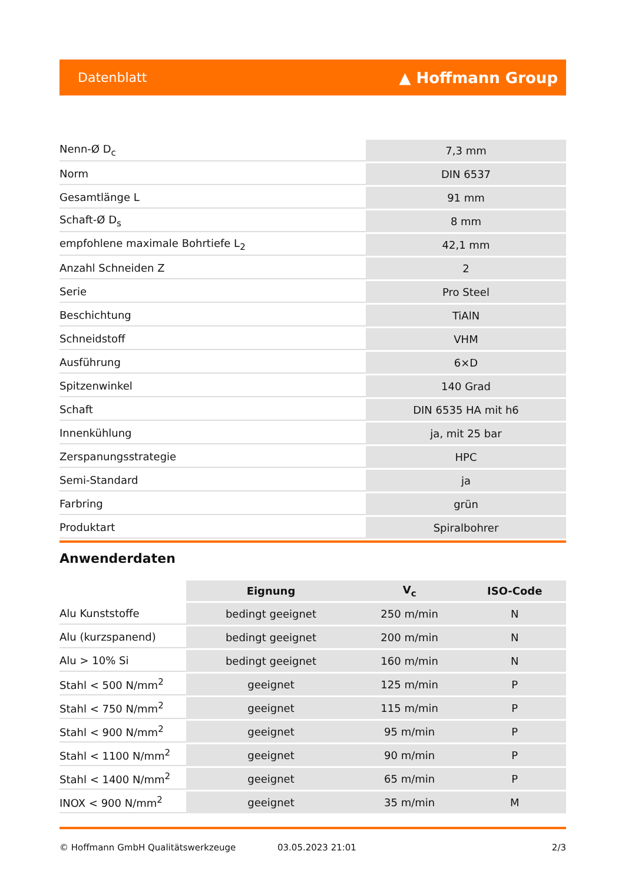Datenblatt ▲ Hoffmann Group
| Nenn-Ø D<sub>c</sub> | 7,3 mm |
| Norm | DIN 6537 |
| Gesamtlänge L | 91 mm |
| Schaft-Ø D<sub>s</sub> | 8 mm |
| empfohlene maximale Bohrtiefe L<sub>2</sub> | 42,1 mm |
| Anzahl Schneiden Z | 2 |
| Serie | Pro Steel |
| Beschichtung | TiAlN |
| Schneidstoff | VHM |
| Ausführung | 6×D |
| Spitzenwinkel | 140 Grad |
| Schaft | DIN 6535 HA mit h6 |
| Innenkühlung | ja, mit 25 bar |
| Zerspanungsstrategie | HPC |
| Semi-Standard | ja |
| Farbring | grün |
| Produktart | Spiralbohrer |
Anwenderdaten
| | Eignung | V<sub>c</sub> | ISO-Code |
| --- | --- | --- | --- |
| Alu Kunststoffe | bedingt geeignet | 250 m/min | N |
| Alu (kurzspanend) | bedingt geeignet | 200 m/min | N |
| Alu > 10% Si | bedingt geeignet | 160 m/min | N |
| Stahl < 500 N/mm<sup>2</sup> | geeignet | 125 m/min | P |
| Stahl < 750 N/mm<sup>2</sup> | geeignet | 115 m/min | P |
| Stahl < 900 N/mm<sup>2</sup> | geeignet | 95 m/min | P |
| Stahl < 1100 N/mm<sup>2</sup> | geeignet | 90 m/min | P |
| Stahl < 1400 N/mm<sup>2</sup> | geeignet | 65 m/min | P |
| INOX < 900 N/mm<sup>2</sup> | geeignet | 35 m/min | M |
© Hoffmann GmbH Qualitätswerkzeuge 03.05.2023 21:01 2/3